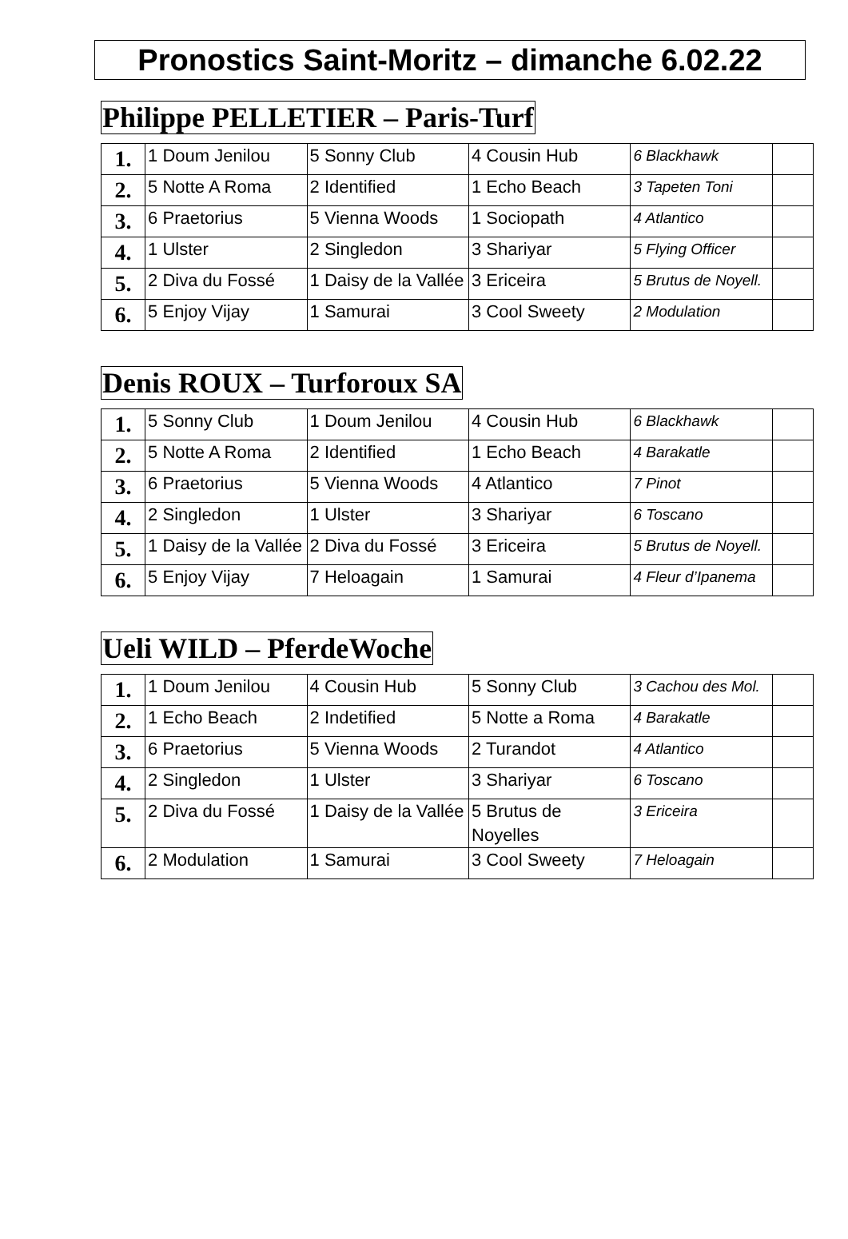Pronostics Saint-Moritz – dimanche 6.02.22
Philippe PELLETIER – Paris-Turf
| 1. | 1 Doum Jenilou | 5 Sonny Club | 4 Cousin Hub | 6 Blackhawk | |
| 2. | 5 Notte A Roma | 2 Identified | 1 Echo Beach | 3 Tapeten Toni | |
| 3. | 6 Praetorius | 5 Vienna Woods | 1 Sociopath | 4 Atlantico | |
| 4. | 1 Ulster | 2 Singledon | 3 Shariyar | 5 Flying Officer | |
| 5. | 2 Diva du Fossé | 1 Daisy de la Vallée | 3 Ericeira | 5 Brutus de Noyell. | |
| 6. | 5 Enjoy Vijay | 1 Samurai | 3 Cool Sweety | 2 Modulation | |
Denis ROUX – Turforoux SA
| 1. | 5 Sonny Club | 1 Doum Jenilou | 4 Cousin Hub | 6 Blackhawk | |
| 2. | 5 Notte A Roma | 2 Identified | 1 Echo Beach | 4 Barakatle | |
| 3. | 6 Praetorius | 5 Vienna Woods | 4 Atlantico | 7 Pinot | |
| 4. | 2 Singledon | 1 Ulster | 3 Shariyar | 6 Toscano | |
| 5. | 1 Daisy de la Vallée | 2 Diva du Fossé | 3 Ericeira | 5 Brutus de Noyell. | |
| 6. | 5 Enjoy Vijay | 7 Heloagain | 1 Samurai | 4 Fleur d’Ipanema | |
Ueli WILD – PferdeWoche
| 1. | 1 Doum Jenilou | 4 Cousin Hub | 5 Sonny Club | 3 Cachou des Mol. | |
| 2. | 1 Echo Beach | 2 Indetified | 5 Notte a Roma | 4 Barakatle | |
| 3. | 6 Praetorius | 5 Vienna Woods | 2 Turandot | 4 Atlantico | |
| 4. | 2 Singledon | 1 Ulster | 3 Shariyar | 6 Toscano | |
| 5. | 2 Diva du Fossé | 1 Daisy de la Vallée | 5 Brutus de Noyelles | 3 Ericeira | |
| 6. | 2 Modulation | 1 Samurai | 3 Cool Sweety | 7 Heloagain | |